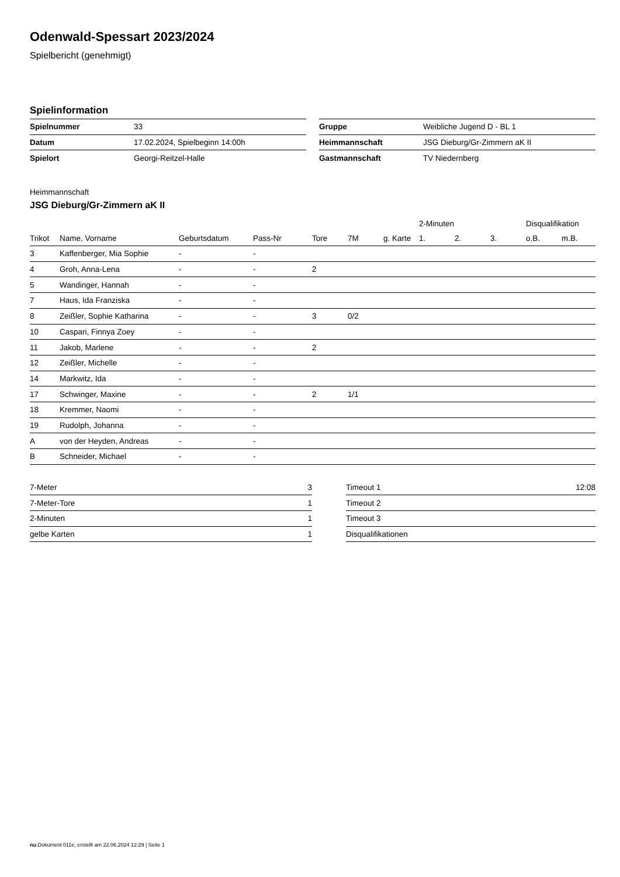Odenwald-Spessart 2023/2024
Spielbericht (genehmigt)
Spielinformation
| Spielnummer | 33 |
| Datum | 17.02.2024, Spielbeginn 14:00h |
| Spielort | Georgi-Reitzel-Halle |
| Gruppe | Weibliche Jugend D - BL 1 |
| Heimmannschaft | JSG Dieburg/Gr-Zimmern aK II |
| Gastmannschaft | TV Niedernberg |
Heimmannschaft
JSG Dieburg/Gr-Zimmern aK II
| | | | | | | | 2-Minuten | | | Disqualifikation | |
| --- | --- | --- | --- | --- | --- | --- | --- | --- | --- | --- | --- |
| Trikot | Name, Vorname | Geburtsdatum | Pass-Nr | Tore | 7M | g. Karte | 1. | 2. | 3. | o.B. | m.B. |
| 3 | Kaffenberger, Mia Sophie | - | - | | | | | | | | |
| 4 | Groh, Anna-Lena | - | - | 2 | | | | | | | |
| 5 | Wandinger, Hannah | - | - | | | | | | | | |
| 7 | Haus, Ida Franziska | - | - | | | | | | | | |
| 8 | Zeißler, Sophie Katharina | - | - | 3 | 0/2 | | | | | | |
| 10 | Caspari, Finnya Zoey | - | - | | | | | | | | |
| 11 | Jakob, Marlene | - | - | 2 | | | | | | | |
| 12 | Zeißler, Michelle | - | - | | | | | | | | |
| 14 | Markwitz, Ida | - | - | | | | | | | | |
| 17 | Schwinger, Maxine | - | - | 2 | 1/1 | | | | | | |
| 18 | Kremmer, Naomi | - | - | | | | | | | | |
| 19 | Rudolph, Johanna | - | - | | | | | | | | |
| A | von der Heyden, Andreas | - | - | | | | | | | | |
| B | Schneider, Michael | - | - | | | | | | | | |
| 7-Meter | 3 |
| 7-Meter-Tore | 1 |
| 2-Minuten | 1 |
| gelbe Karten | 1 |
| Timeout 1 | 12:08 |
| Timeout 2 | |
| Timeout 3 | |
| Disqualifikationen | |
nu.Dokument 011e, erstellt am 22.06.2024 12:29 | Seite 1